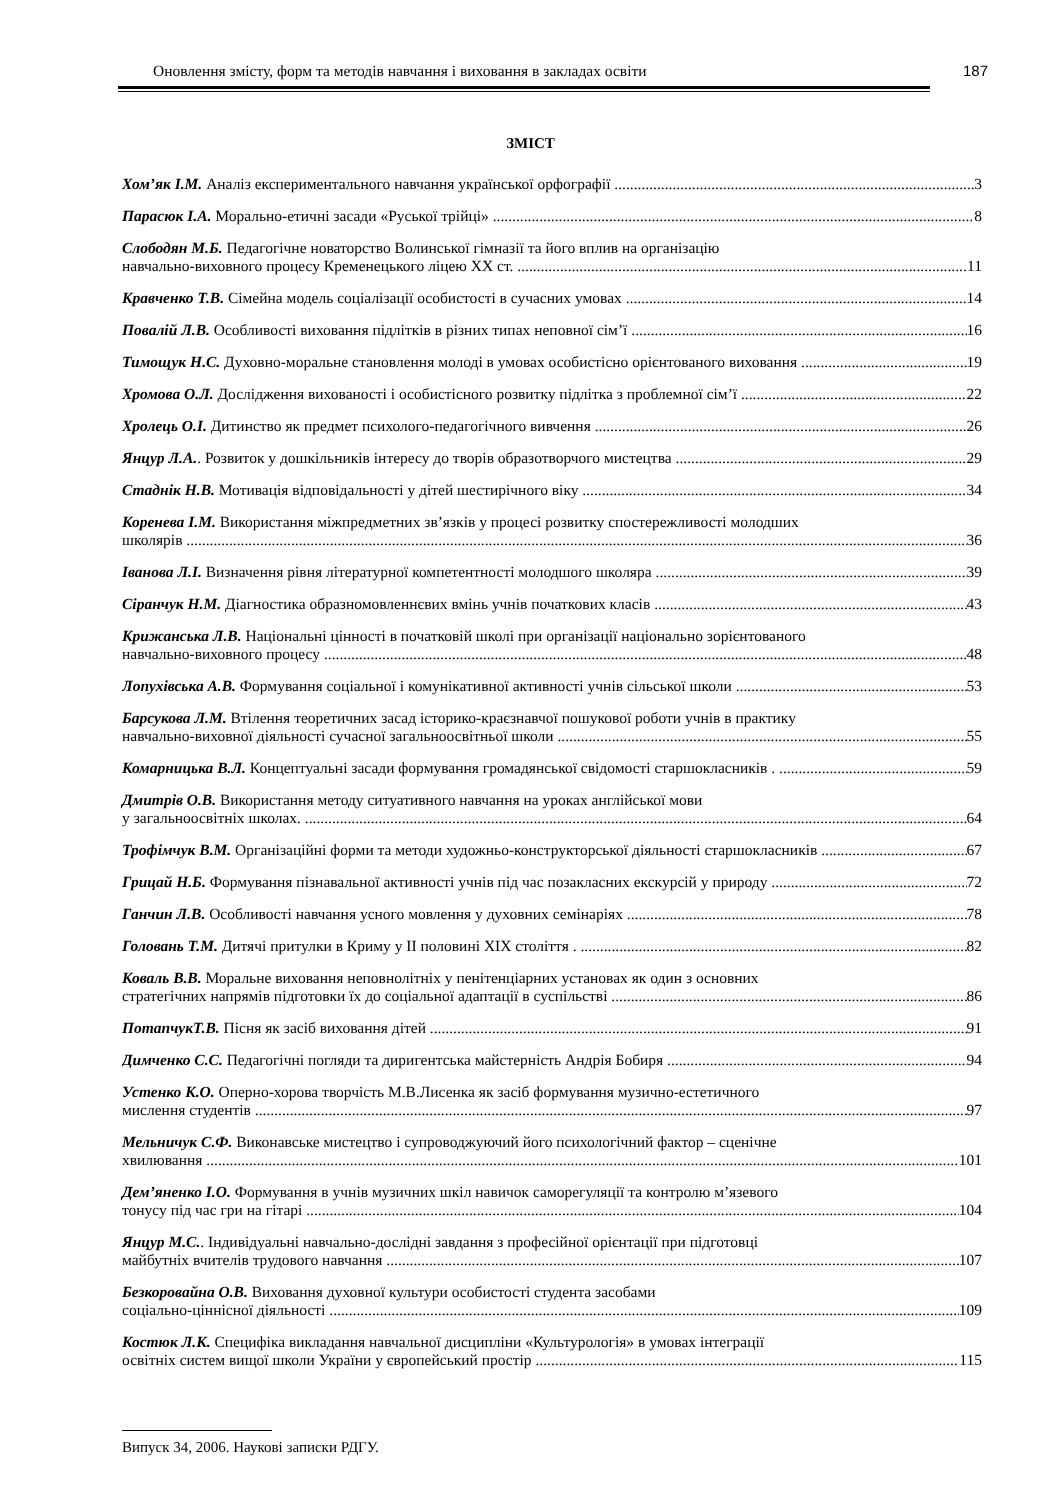Оновлення змісту, форм та методів навчання і виховання в закладах освіти 187
ЗМІСТ
Хом’як І.М. Аналіз експериментального навчання української орфографії 3
Парасюк І.А. Морально-етичні засади «Руської трійці» 8
Слободян М.Б. Педагогічне новаторство Волинської гімназії та його вплив на організацію
навчально-виховного процесу Кременецького ліцею ХХ ст. 11
Кравченко Т.В. Сімейна модель соціалізації особистості в сучасних умовах 14
Повалій Л.В. Особливості виховання підлітків в різних типах неповної сім’ї 16
Тимощук Н.С. Духовно-моральне становлення молоді в умовах особистісно орієнтованого виховання 19
Хромова О.Л. Дослідження вихованості і особистісного розвитку підлітка з проблемної сім’ї 22
Хролець О.І. Дитинство як предмет психолого-педагогічного вивчення 26
Янцур Л.А.. Розвиток у дошкільників інтересу до творів образотворчого мистецтва 29
Стаднік Н.В. Мотивація відповідальності у дітей шестирічного віку 34
Коренева І.М. Використання міжпредметних зв’язків у процесі розвитку спостережливості молодших
школярів 36
Іванова Л.І. Визначення рівня літературної компетентності молодшого школяра 39
Сіранчук Н.М. Діагностика образномовленнєвих вмінь учнів початкових класів 43
Крижанська Л.В. Національні цінності в початковій школі при організації національно зорієнтованого
навчально-виховного процесу 48
Лопухівська А.В. Формування соціальної і комунікативної активності учнів сільської школи 53
Барсукова Л.М. Втілення теоретичних засад історико-краєзнавчої пошукової роботи учнів в практику
навчально-виховної діяльності сучасної загальноосвітньої школи 55
Комарницька В.Л. Концептуальні засади формування громадянської свідомості старшокласників . 59
Дмитрів О.В. Використання методу ситуативного навчання на уроках англійської мови
у загальноосвітніх школах. 64
Трофімчук В.М. Організаційні форми та методи художньо-конструкторської діяльності старшокласників 67
Грицай Н.Б. Формування пізнавальної активності учнів під час позакласних екскурсій у природу 72
Ганчин Л.В. Особливості навчання усного мовлення у духовних семінаріях 78
Головань Т.М. Дитячі притулки в Криму у ІІ половині XIX століття . 82
Коваль В.В. Моральне виховання неповнолітніх у пенітенціарних установах як один з основних
стратегічних напрямів підготовки їх до соціальної адаптації в суспільстві 86
ПотапчукТ.В. Пісня як засіб виховання дітей 91
Димченко С.С. Педагогічні погляди та диригентська майстерність Андрія Бобиря 94
Устенко К.О. Оперно-хорова творчість М.В.Лисенка як засіб формування музично-естетичного
мислення студентів 97
Мельничук С.Ф. Виконавське мистецтво і супроводжуючий його психологічний фактор – сценічне
хвилювання 101
Дем’яненко І.О. Формування в учнів музичних шкіл навичок саморегуляції та контролю м’язевого
тонусу під час гри на гітарі 104
Янцур М.С.. Індивідуальні навчально-дослідні завдання з професійної орієнтації при підготовці
майбутніх вчителів трудового навчання 107
Безкоровайна О.В. Виховання духовної культури особистості студента засобами
соціально-ціннісної діяльності 109
Костюк Л.К. Специфіка викладання навчальної дисципліни «Культурологія» в умовах інтеграції
освітніх систем вищої школи України у європейський простір 115
Випуск 34, 2006. Наукові записки РДГУ.